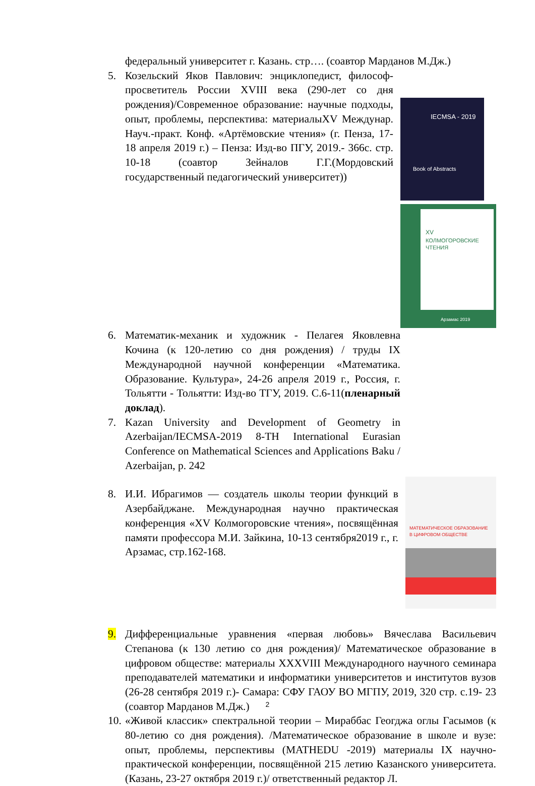федеральный университет г. Казань. стр…. (соавтор Марданов М.Дж.)
5.
IECMSA - 2019
Book of Abstracts
XV
КОЛМОГОРОВСКИЕ
ЧТЕНИЯ
Арзамас 2019
Козельский Яков Павлович: энциклопедист, философ-просветитель России XVIII века (290-лет со дня рождения)/Современное образование: научные подходы, опыт, проблемы, перспектива: материалыXV Междунар. Науч.-практ. Конф. «Артёмовские чтения» (г. Пенза, 17-18 апреля 2019 г.) – Пенза: Изд-во ПГУ, 2019.- 366с. стр. 10-18 (соавтор Зейналов Г.Г.(Мордовский государственный педагогический университет))
6. Математик-механик и художник - Пелагея Яковлевна Кочина (к 120-летию со дня рождения) / труды IX Международной научной конференции «Математика. Образование. Культура», 24-26 апреля 2019 г., Россия, г. Тольятти - Тольятти: Изд-во ТГУ, 2019. С.6-11(пленарный доклад).
7. Kazan University and Development of Geometry in Azerbaijan/IECMSA-2019 8-TH International Eurasian Conference on Mathematical Sciences and Applications Baku / Azerbaijan, p. 242
8.
МАТЕМАТИЧЕСКОЕ ОБРАЗОВАНИЕ
В ЦИФРОВОМ ОБЩЕСТВЕ
И.И. Ибрагимов — создатель школы теории функций в Азербайджане. Международная научно практическая конференция «XV Колмогоровские чтения», посвящённая памяти профессора М.И. Зайкина, 10-13 сентября2019 г., г. Арзамас, стр.162-168.
9. Дифференциальные уравнения «первая любовь» Вячеслава Васильевич Степанова (к 130 летию со дня рождения)/ Математическое образование в цифровом обществе: материалы XXXVIII Международного научного семинара преподавателей математики и информатики университетов и институтов вузов (26-28 сентября 2019 г.)- Самара: СФУ ГАОУ ВО МГПУ, 2019, 320 стр. с.19- 23 (соавтор Марданов М.Дж.)
10.
«Живой классик» спектральной теории – Мираббас Геогджа оглы Гасымов (к 80-летию со дня рождения). /Математическое образование в школе и вузе: опыт, проблемы, перспективы (MATHEDU -2019) материалы IX научно-практической конференции, посвящённой 215 летию Казанского университета. (Казань, 23-27 октября 2019 г.)/ ответственный редактор Л.
2